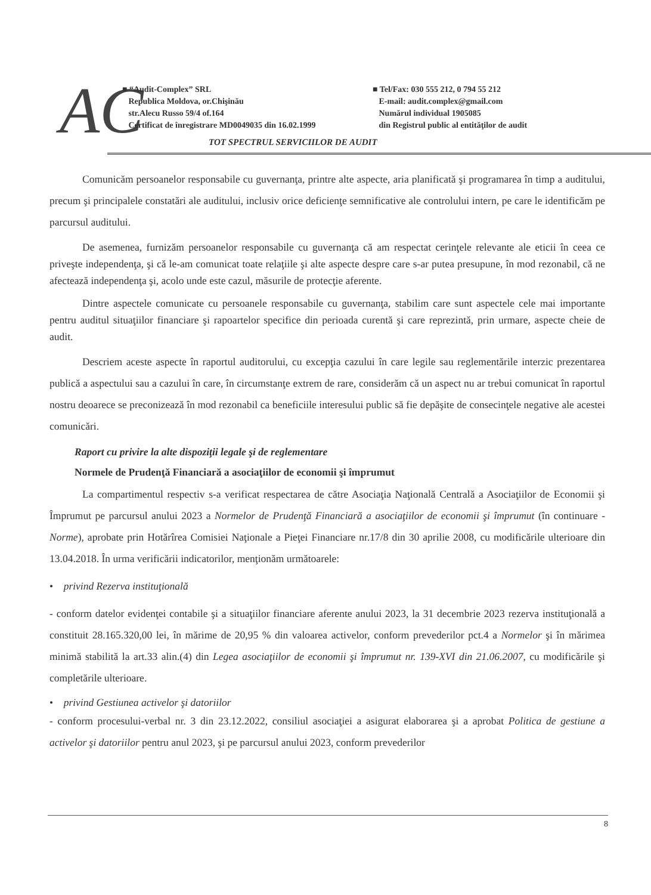AC
■ “Audit-Complex” SRL
Republica Moldova, or.Chişinău
str.Alecu Russo 59/4 of.164
Certificat de înregistrare MD0049035 din 16.02.1999
■ Tel/Fax: 030 555 212, 0 794 55 212
E-mail: audit.complex@gmail.com
Numărul individual 1905085
din Registrul public al entităţilor de audit
TOT SPECTRUL SERVICIILOR DE AUDIT
Comunicăm persoanelor responsabile cu guvernanţa, printre alte aspecte, aria planificată şi programarea în timp a auditului, precum şi principalele constatări ale auditului, inclusiv orice deficienţe semnificative ale controlului intern, pe care le identificăm pe parcursul auditului.
De asemenea, furnizăm persoanelor responsabile cu guvernanţa că am respectat cerinţele relevante ale eticii în ceea ce priveşte independenţa, şi că le-am comunicat toate relaţiile şi alte aspecte despre care s-ar putea presupune, în mod rezonabil, că ne afectează independenţa şi, acolo unde este cazul, măsurile de protecţie aferente.
Dintre aspectele comunicate cu persoanele responsabile cu guvernanţa, stabilim care sunt aspectele cele mai importante pentru auditul situaţiilor financiare şi rapoartelor specifice din perioada curentă şi care reprezintă, prin urmare, aspecte cheie de audit.
Descriem aceste aspecte în raportul auditorului, cu excepţia cazului în care legile sau reglementările interzic prezentarea publică a aspectului sau a cazului în care, în circumstanţe extrem de rare, considerăm că un aspect nu ar trebui comunicat în raportul nostru deoarece se preconizează în mod rezonabil ca beneficiile interesului public să fie depăşite de consecinţele negative ale acestei comunicări.
Raport cu privire la alte dispoziţii legale şi de reglementare
Normele de Prudenţă Financiară a asociaţiilor de economii şi împrumut
La compartimentul respectiv s-a verificat respectarea de către Asociaţia Naţională Centrală a Asociaţiilor de Economii şi Împrumut pe parcursul anului 2023 a Normelor de Prudenţă Financiară a asociaţiilor de economii şi împrumut (în continuare - Norme), aprobate prin Hotărîrea Comisiei Naţionale a Pieţei Financiare nr.17/8 din 30 aprilie 2008, cu modificările ulterioare din 13.04.2018. În urma verificării indicatorilor, menţionăm următoarele:
• privind Rezerva instituţională
- conform datelor evidenţei contabile şi a situaţiilor financiare aferente anului 2023, la 31 decembrie 2023 rezerva instituţională a constituit 28.165.320,00 lei, în mărime de 20,95 % din valoarea activelor, conform prevederilor pct.4 a Normelor şi în mărimea minimă stabilită la art.33 alin.(4) din Legea asociaţiilor de economii şi împrumut nr. 139-XVI din 21.06.2007, cu modificările şi completările ulterioare.
• privind Gestiunea activelor şi datoriilor
- conform procesului-verbal nr. 3 din 23.12.2022, consiliul asociaţiei a asigurat elaborarea şi a aprobat Politica de gestiune a activelor şi datoriilor pentru anul 2023, şi pe parcursul anului 2023, conform prevederilor
8